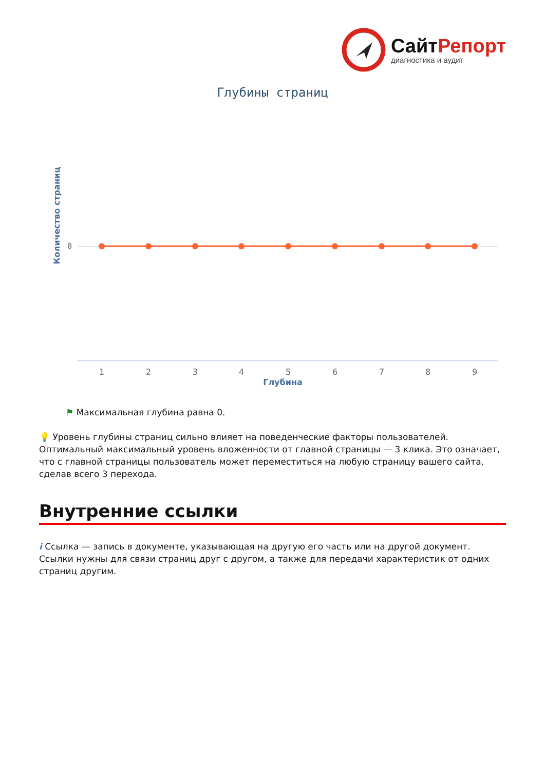Сайт Репорт
диагностика и аудит
Глубины страниц
Количество страниц
0
1
2
3
4
5
6
7
8
9
Глубина
⚑ Максимальная глубина равна 0.
💡 Уровень глубины страниц сильно влияет на поведенческие факторы пользователей. Оптимальный максимальный уровень вложенности от главной страницы — 3 клика. Это означает, что с главной страницы пользователь может переместиться на любую страницу вашего сайта, сделав всего 3 перехода.
Внутренние ссылки
i Ссылка — запись в документе, указывающая на другую его часть или на другой документ. Ссылки нужны для связи страниц друг с другом, а также для передачи характеристик от одних страниц другим.